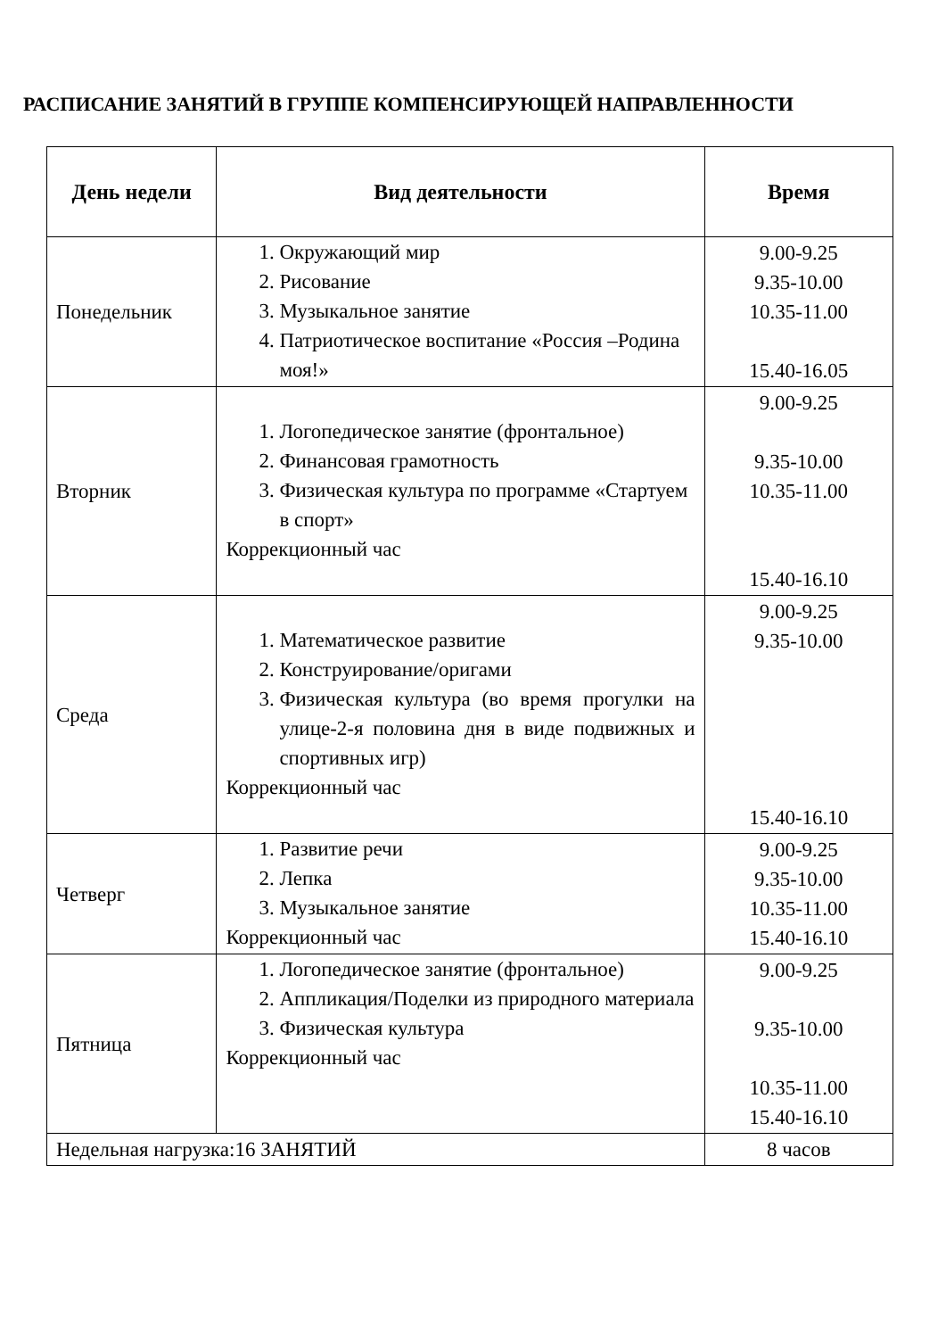РАСПИСАНИЕ ЗАНЯТИЙ В ГРУППЕ КОМПЕНСИРУЮЩЕЙ НАПРАВЛЕННОСТИ
| День недели | Вид деятельности | Время |
| --- | --- | --- |
| Понедельник | 1. Окружающий мир 2. Рисование 3. Музыкальное занятие 4. Патриотическое воспитание «Россия –Родина моя!» | 9.00-9.25 9.35-10.00 10.35-11.00 15.40-16.05 |
| Вторник | 1. Логопедическое занятие (фронтальное) 2. Финансовая грамотность 3. Физическая культура по программе «Стартуем в спорт» Коррекционный час | 9.00-9.25 9.35-10.00 10.35-11.00 15.40-16.10 |
| Среда | 1. Математическое развитие 2. Конструирование/оригами 3. Физическая культура (во время прогулки на улице-2-я половина дня в виде подвижных и спортивных игр) Коррекционный час | 9.00-9.25 9.35-10.00 15.40-16.10 |
| Четверг | 1. Развитие речи 2. Лепка 3. Музыкальное занятие Коррекционный час | 9.00-9.25 9.35-10.00 10.35-11.00 15.40-16.10 |
| Пятница | 1. Логопедическое занятие (фронтальное) 2. Аппликация/Поделки из природного материала 3. Физическая культура Коррекционный час | 9.00-9.25 9.35-10.00 10.35-11.00 15.40-16.10 |
| Недельная нагрузка:16 ЗАНЯТИЙ | | 8 часов |